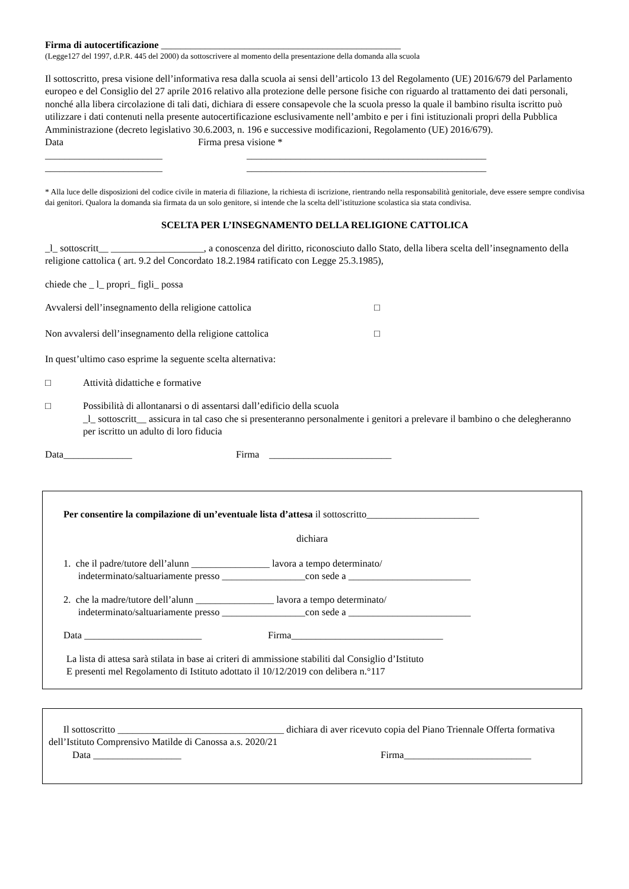Firma di autocertificazione _________________________________________________
(Legge127 del 1997, d.P.R. 445 del 2000) da sottoscrivere al momento della presentazione della domanda alla scuola
Il sottoscritto, presa visione dell’informativa resa dalla scuola ai sensi dell’articolo 13 del Regolamento (UE) 2016/679 del Parlamento europeo e del Consiglio del 27 aprile 2016 relativo alla protezione delle persone fisiche con riguardo al trattamento dei dati personali, nonché alla libera circolazione di tali dati, dichiara di essere consapevole che la scuola presso la quale il bambino risulta iscritto può utilizzare i dati contenuti nella presente autocertificazione esclusivamente nell’ambito e per i fini istituzionali propri della Pubblica Amministrazione (decreto legislativo 30.6.2003, n. 196 e successive modificazioni, Regolamento (UE) 2016/679).
Data Firma presa visione *
________________________ _________________________________________________
________________________ _________________________________________________
* Alla luce delle disposizioni del codice civile in materia di filiazione, la richiesta di iscrizione, rientrando nella responsabilità genitoriale, deve essere sempre condivisa dai genitori. Qualora la domanda sia firmata da un solo genitore, si intende che la scelta dell’istituzione scolastica sia stata condivisa.
SCELTA PER L’INSEGNAMENTO DELLA RELIGIONE CATTOLICA
_l_ sottoscritt__ ___________________, a conoscenza del diritto, riconosciuto dallo Stato, della libera scelta dell’insegnamento della religione cattolica ( art. 9.2 del Concordato 18.2.1984 ratificato con Legge 25.3.1985),
chiede che _ l_ propri_ figli_ possa
Avvalersi dell’insegnamento della religione cattolica □
Non avvalersi dell’insegnamento della religione cattolica □
In quest’ultimo caso esprime la seguente scelta alternativa:
□ Attività didattiche e formative
□ Possibilità di allontanarsi o di assentarsi dall’edificio della scuola
_l_ sottoscritt__ assicura in tal caso che si presenteranno personalmente i genitori a prelevare il bambino o che delegheranno per iscritto un adulto di loro fiducia
Data______________ Firma _________________________
Per consentire la compilazione di un’eventuale lista d’attesa il sottoscritto_______________________
dichiara
1. che il padre/tutore dell’alunn ________________ lavora a tempo determinato/
indeterminato/saltuariamente presso _________________con sede a _________________________
2. che la madre/tutore dell’alunn ________________ lavora a tempo determinato/
indeterminato/saltuariamente presso _________________con sede a _________________________
Data ________________________ Firma_______________________________
La lista di attesa sarà stilata in base ai criteri di ammissione stabiliti dal Consiglio d’Istituto
E presenti mel Regolamento di Istituto adottato il 10/12/2019 con delibera n.°117
Il sottoscritto __________________________________ dichiara di aver ricevuto copia del Piano Triennale Offerta formativa dell’Istituto Comprensivo Matilde di Canossa a.s. 2020/21
Data __________________ Firma__________________________